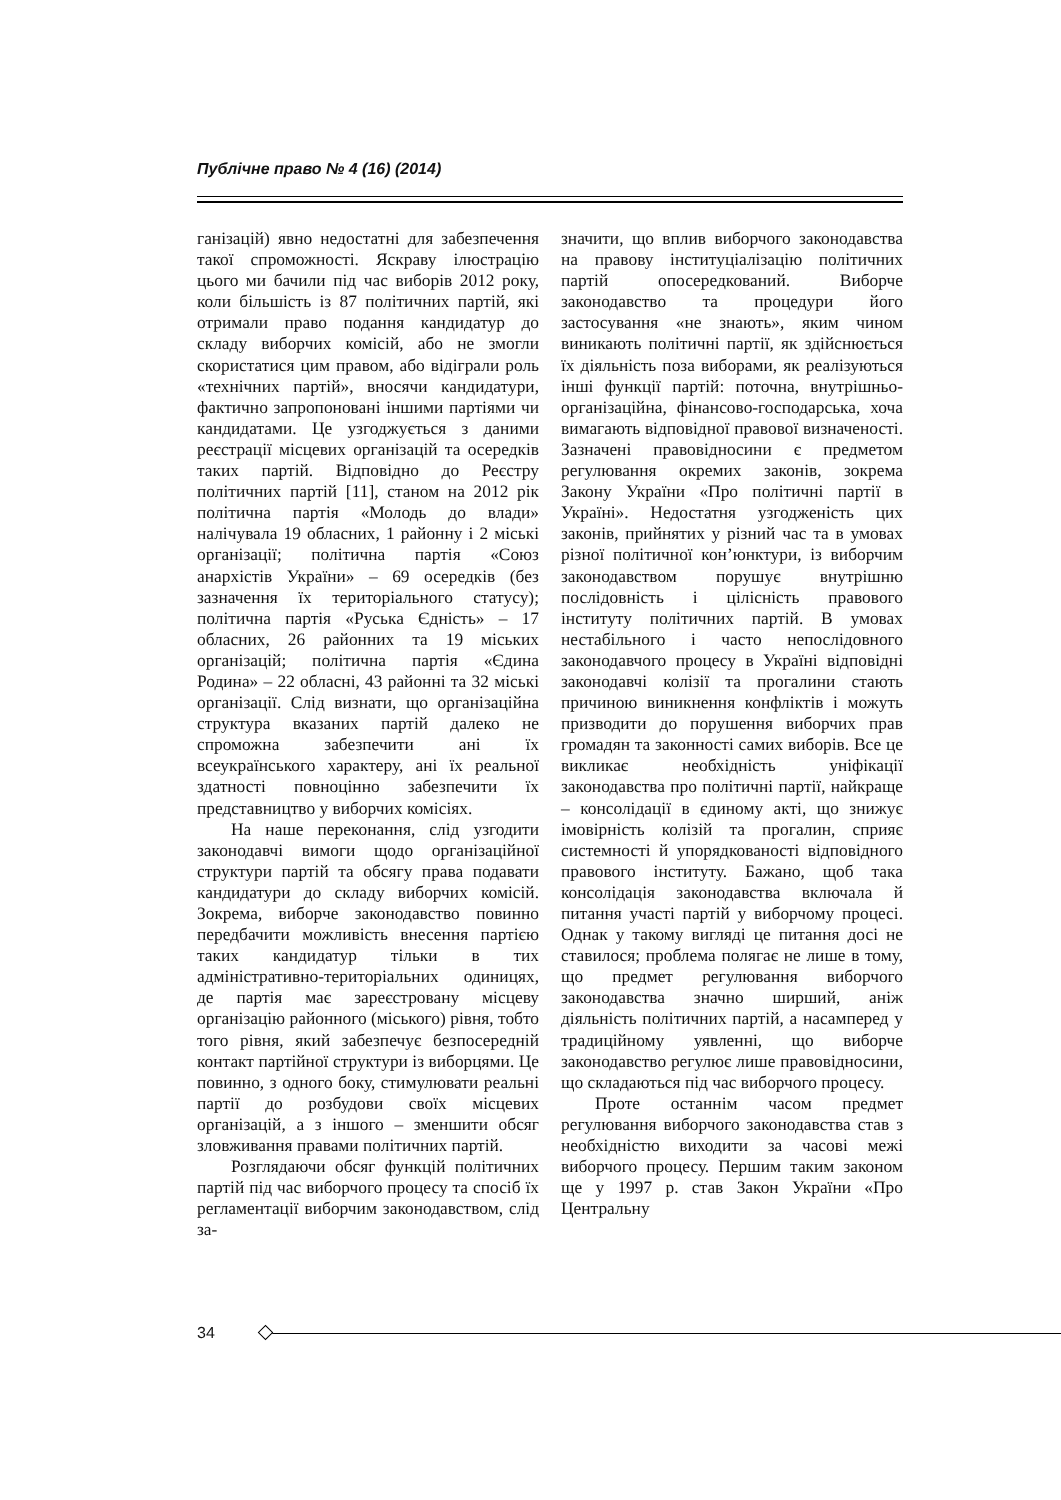Публічне право № 4 (16) (2014)
ганізацій) явно недостатні для забезпечення такої спроможності. Яскраву ілюстрацію цього ми бачили під час виборів 2012 року, коли більшість із 87 політичних партій, які отримали право подання кандидатур до складу виборчих комісій, або не змогли скористатися цим правом, або відіграли роль «технічних партій», вносячи кандидатури, фактично запропоновані іншими партіями чи кандидатами. Це узгоджується з даними реєстрації місцевих організацій та осередків таких партій. Відповідно до Реєстру політичних партій [11], станом на 2012 рік політична партія «Молодь до влади» налічувала 19 обласних, 1 районну і 2 міські організації; політична партія «Союз анархістів України» – 69 осередків (без зазначення їх територіального статусу); політична партія «Руська Єдність» – 17 обласних, 26 районних та 19 міських організацій; політична партія «Єдина Родина» – 22 обласні, 43 районні та 32 міські організації. Слід визнати, що організаційна структура вказаних партій далеко не спроможна забезпечити ані їх всеукраїнського характеру, ані їх реальної здатності повноцінно забезпечити їх представництво у виборчих комісіях.
На наше переконання, слід узгодити законодавчі вимоги щодо організаційної структури партій та обсягу права подавати кандидатури до складу виборчих комісій. Зокрема, виборче законодавство повинно передбачити можливість внесення партією таких кандидатур тільки в тих адміністративно-територіальних одиницях, де партія має зареєстровану місцеву організацію районного (міського) рівня, тобто того рівня, який забезпечує безпосередній контакт партійної структури із виборцями. Це повинно, з одного боку, стимулювати реальні партії до розбудови своїх місцевих організацій, а з іншого – зменшити обсяг зловживання правами політичних партій.
Розглядаючи обсяг функцій політичних партій під час виборчого процесу та спосіб їх регламентації виборчим законодавством, слід за-
значити, що вплив виборчого законодавства на правову інституціалізацію політичних партій опосередкований. Виборче законодавство та процедури його застосування «не знають», яким чином виникають політичні партії, як здійснюється їх діяльність поза виборами, як реалізуються інші функції партій: поточна, внутрішньо-організаційна, фінансово-господарська, хоча вимагають відповідної правової визначеності. Зазначені правовідносини є предметом регулювання окремих законів, зокрема Закону України «Про політичні партії в Україні». Недостатня узгодженість цих законів, прийнятих у різний час та в умовах різної політичної кон’юнктури, із виборчим законодавством порушує внутрішню послідовність і цілісність правового інституту політичних партій. В умовах нестабільного і часто непослідовного законодавчого процесу в Україні відповідні законодавчі колізії та прогалини стають причиною виникнення конфліктів і можуть призводити до порушення виборчих прав громадян та законності самих виборів. Все це викликає необхідність уніфікації законодавства про політичні партії, найкраще – консолідації в єдиному акті, що знижує імовірність колізій та прогалин, сприяє системності й упорядкованості відповідного правового інституту. Бажано, щоб така консолідація законодавства включала й питання участі партій у виборчому процесі. Однак у такому вигляді це питання досі не ставилося; проблема полягає не лише в тому, що предмет регулювання виборчого законодавства значно ширший, аніж діяльність політичних партій, а насамперед у традиційному уявленні, що виборче законодавство регулює лише правовідносини, що складаються під час виборчого процесу.
Проте останнім часом предмет регулювання виборчого законодавства став з необхідністю виходити за часові межі виборчого процесу. Першим таким законом ще у 1997 р. став Закон України «Про Центральну
34